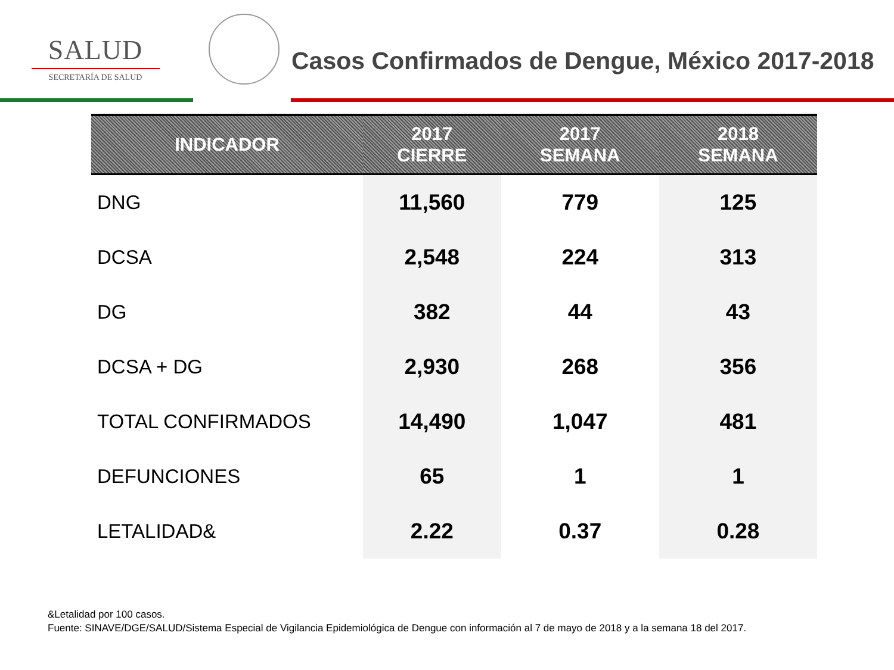SALUD
SECRETARÍA DE SALUD
Casos Confirmados de Dengue, México 2017-2018
| INDICADOR | 2017 CIERRE | 2017 SEMANA | 2018 SEMANA |
| --- | --- | --- | --- |
| DNG | 11,560 | 779 | 125 |
| DCSA | 2,548 | 224 | 313 |
| DG | 382 | 44 | 43 |
| DCSA + DG | 2,930 | 268 | 356 |
| TOTAL CONFIRMADOS | 14,490 | 1,047 | 481 |
| DEFUNCIONES | 65 | 1 | 1 |
| LETALIDAD& | 2.22 | 0.37 | 0.28 |
&Letalidad por 100 casos.
Fuente: SINAVE/DGE/SALUD/Sistema Especial de Vigilancia Epidemiológica de Dengue con información al 7 de mayo de 2018 y a la semana 18 del 2017.